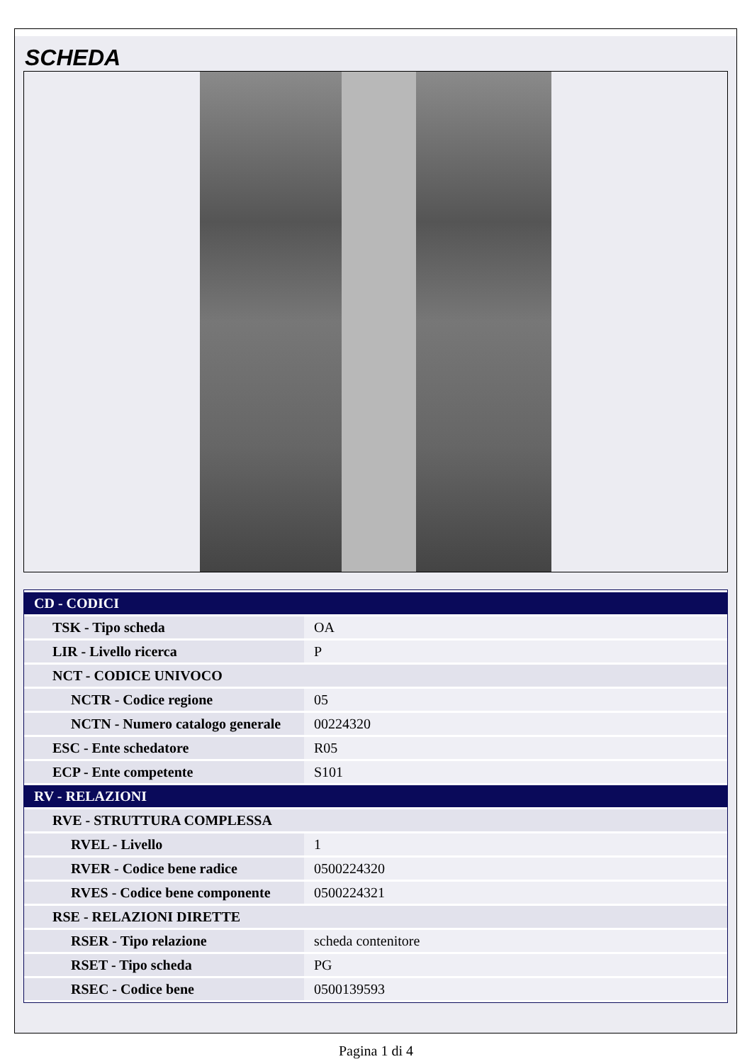SCHEDA
| CD - CODICI | |
| TSK - Tipo scheda | OA |
| LIR - Livello ricerca | P |
| NCT - CODICE UNIVOCO | |
| NCTR - Codice regione | 05 |
| NCTN - Numero catalogo generale | 00224320 |
| ESC - Ente schedatore | R05 |
| ECP - Ente competente | S101 |
| RV - RELAZIONI | |
| RVE - STRUTTURA COMPLESSA | |
| RVEL - Livello | 1 |
| RVER - Codice bene radice | 0500224320 |
| RVES - Codice bene componente | 0500224321 |
| RSE - RELAZIONI DIRETTE | |
| RSER - Tipo relazione | scheda contenitore |
| RSET - Tipo scheda | PG |
| RSEC - Codice bene | 0500139593 |
Pagina 1 di 4